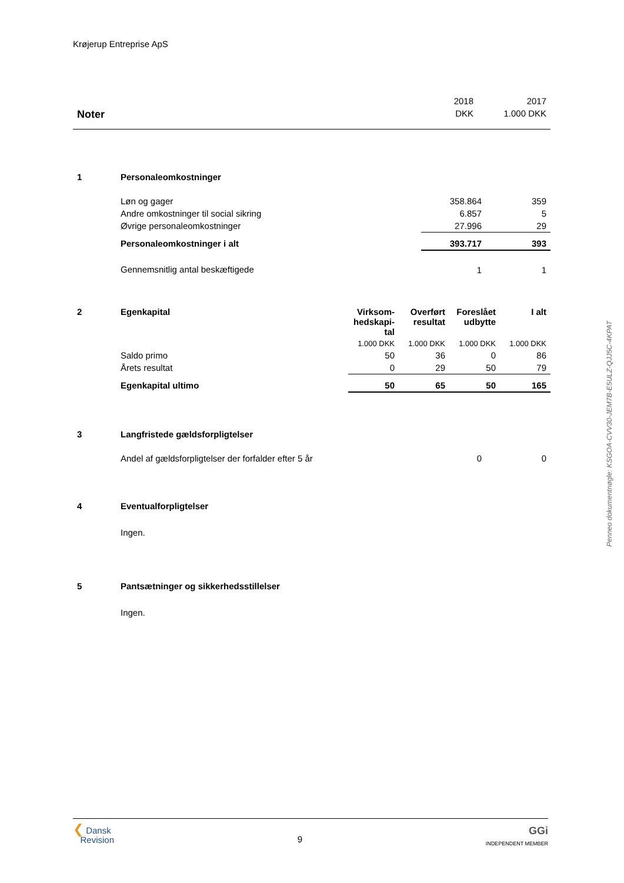Krøjerup Entreprise ApS
| | 2018 | 2017 |
| Noter | DKK | 1.000 DKK |
| 1 | Personaleomkostninger | | |
| | Løn og gager | 358.864 | 359 |
| | Andre omkostninger til social sikring | 6.857 | 5 |
| | Øvrige personaleomkostninger | 27.996 | 29 |
| | Personaleomkostninger i alt | 393.717 | 393 |
| | Gennemsnitlig antal beskæftigede | 1 | 1 |
| 2 | Egenkapital | Virksom- hedskapi- tal | Overført resultat | Foreslået udbytte | I alt |
| | | 1.000 DKK | 1.000 DKK | 1.000 DKK | 1.000 DKK |
| | Saldo primo | 50 | 36 | 0 | 86 |
| | Årets resultat | 0 | 29 | 50 | 79 |
| | Egenkapital ultimo | 50 | 65 | 50 | 165 |
| 3 | Langfristede gældsforpligtelser | | |
| | Andel af gældsforpligtelser der forfalder efter 5 år | 0 | 0 |
| 4 | Eventualforpligtelser |
| | Ingen. |
| 5 | Pantsætninger og sikkerhedsstillelser |
| | Ingen. |
Penneo dokumentnøgle: KSGOA-CVV30-JEM7B-E5ULZ-QJJ5C-4KPAT
❮ Dansk
Revision
9
GGi
INDEPENDENT MEMBER